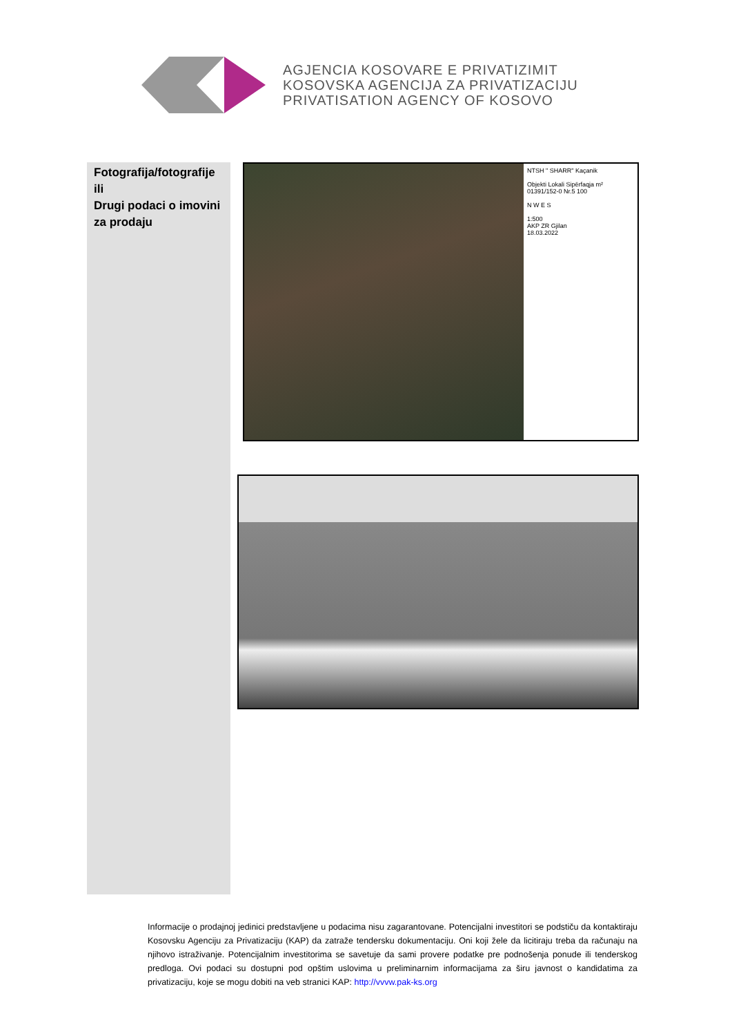AGJENCIA KOSOVARE E PRIVATIZIMIT
KOSOVSKA AGENCIJA ZA PRIVATIZACIJU
PRIVATISATION AGENCY OF KOSOVO
Fotografija/fotografije ili
Drugi podaci o imovini za prodaju
NTSH " SHARR" Kaçanik
Objekti Lokali Sipërfaqja m²
01391/152-0 Nr.5 100
N W E S
1:500
AKP ZR Gjilan
18.03.2022
Informacije o prodajnoj jedinici predstavljene u podacima nisu zagarantovane. Potencijalni investitori se podstiču da kontaktiraju Kosovsku Agenciju za Privatizaciju (KAP) da zatraže tendersku dokumentaciju. Oni koji žele da licitiraju treba da računaju na njihovo istraživanje. Potencijalnim investitorima se savetuje da sami provere podatke pre podnošenja ponude ili tenderskog predloga. Ovi podaci su dostupni pod opštim uslovima u preliminarnim informacijama za širu javnost o kandidatima za privatizaciju, koje se mogu dobiti na veb stranici KAP: http://vvvw.pak-ks.org